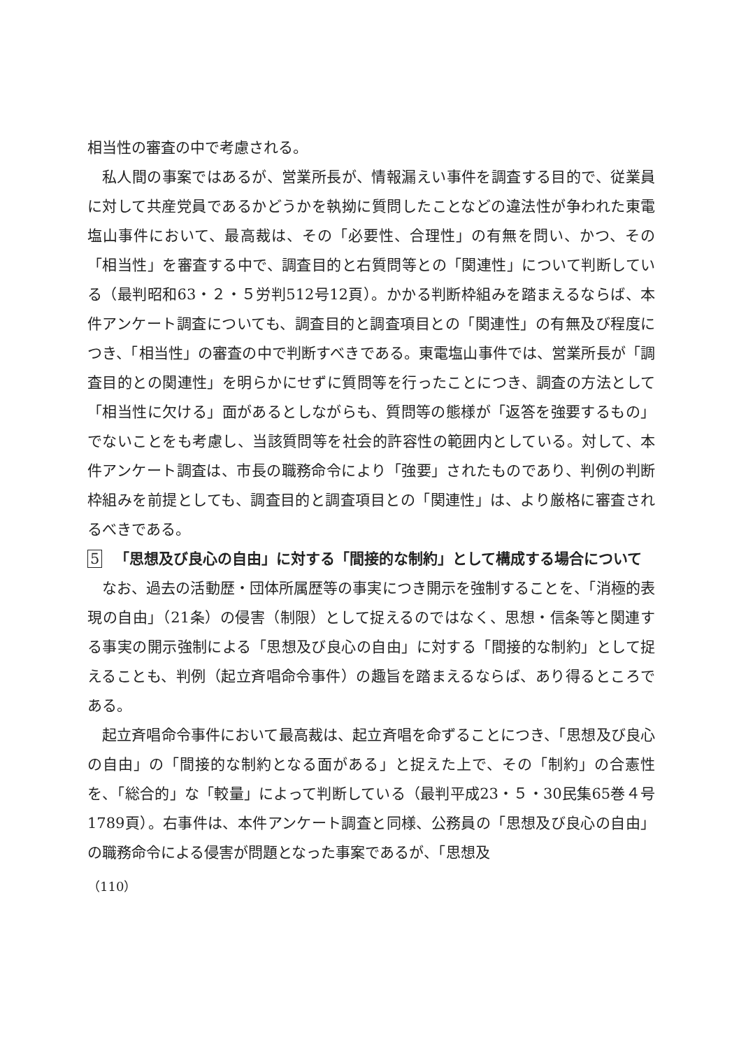相当性の審査の中で考慮される。
私人間の事案ではあるが、営業所長が、情報漏えい事件を調査する目的で、従業員に対して共産党員であるかどうかを執拗に質問したことなどの違法性が争われた東電塩山事件において、最高裁は、その「必要性、合理性」の有無を問い、かつ、その「相当性」を審査する中で、調査目的と右質問等との「関連性」について判断している（最判昭和63・２・５労判512号12頁）。かかる判断枠組みを踏まえるならば、本件アンケート調査についても、調査目的と調査項目との「関連性」の有無及び程度につき、「相当性」の審査の中で判断すべきである。東電塩山事件では、営業所長が「調査目的との関連性」を明らかにせずに質問等を行ったことにつき、調査の方法として「相当性に欠ける」面があるとしながらも、質問等の態様が「返答を強要するもの」でないことをも考慮し、当該質問等を社会的許容性の範囲内としている。対して、本件アンケート調査は、市長の職務命令により「強要」されたものであり、判例の判断枠組みを前提としても、調査目的と調査項目との「関連性」は、より厳格に審査されるべきである。
5 「思想及び良心の自由」に対する「間接的な制約」として構成する場合について
なお、過去の活動歴・団体所属歴等の事実につき開示を強制することを、「消極的表現の自由」（21条）の侵害（制限）として捉えるのではなく、思想・信条等と関連する事実の開示強制による「思想及び良心の自由」に対する「間接的な制約」として捉えることも、判例（起立斉唱命令事件）の趣旨を踏まえるならば、あり得るところである。
起立斉唱命令事件において最高裁は、起立斉唱を命ずることにつき、「思想及び良心の自由」の「間接的な制約となる面がある」と捉えた上で、その「制約」の合憲性を、「総合的」な「較量」によって判断している（最判平成23・５・30民集65巻４号1789頁）。右事件は、本件アンケート調査と同様、公務員の「思想及び良心の自由」の職務命令による侵害が問題となった事案であるが、「思想及
（110）